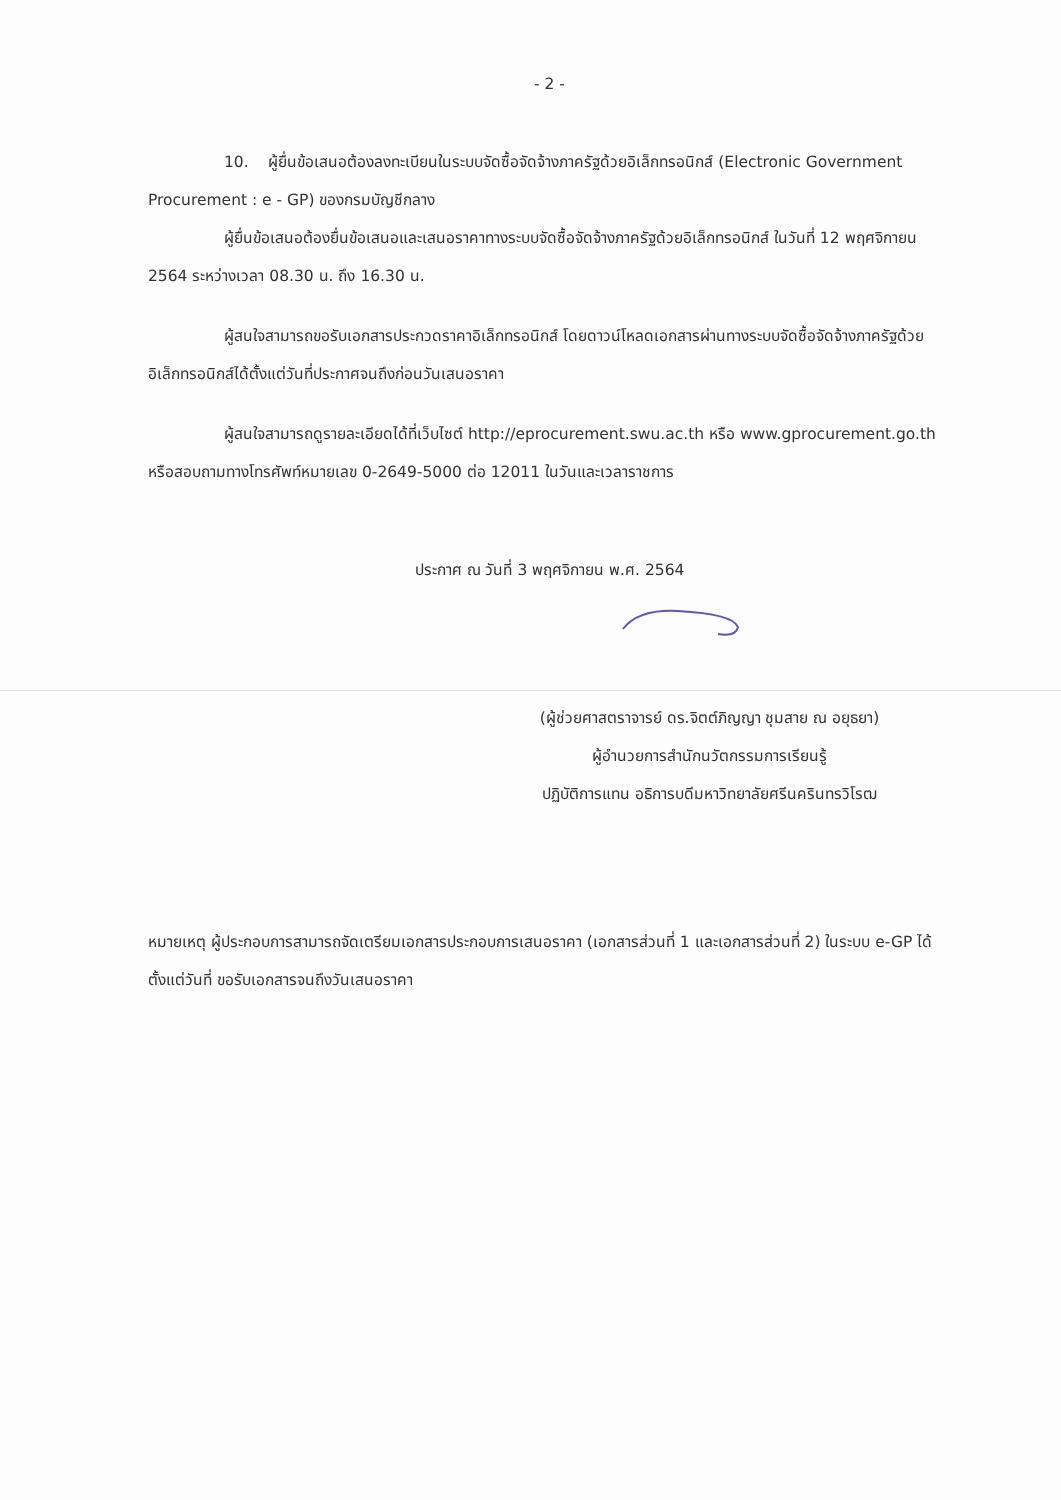- 2 -
10. ผู้ยื่นข้อเสนอต้องลงทะเบียนในระบบจัดซื้อจัดจ้างภาครัฐด้วยอิเล็กทรอนิกส์ (Electronic Government Procurement : e - GP) ของกรมบัญชีกลาง
ผู้ยื่นข้อเสนอต้องยื่นข้อเสนอและเสนอราคาทางระบบจัดซื้อจัดจ้างภาครัฐด้วยอิเล็กทรอนิกส์ ในวันที่ 12 พฤศจิกายน 2564 ระหว่างเวลา 08.30 น. ถึง 16.30 น.
ผู้สนใจสามารถขอรับเอกสารประกวดราคาอิเล็กทรอนิกส์ โดยดาวน์โหลดเอกสารผ่านทางระบบจัดซื้อจัดจ้างภาครัฐด้วยอิเล็กทรอนิกส์ได้ตั้งแต่วันที่ประกาศจนถึงก่อนวันเสนอราคา
ผู้สนใจสามารถดูรายละเอียดได้ที่เว็บไซต์ http://eprocurement.swu.ac.th หรือ www.gprocurement.go.th หรือสอบถามทางโทรศัพท์หมายเลข 0-2649-5000 ต่อ 12011 ในวันและเวลาราชการ
ประกาศ ณ วันที่ 3 พฤศจิกายน พ.ศ. 2564
(ผู้ช่วยศาสตราจารย์ ดร.จิตต์ภิญญา ชุมสาย ณ อยุธยา)
ผู้อำนวยการสำนักนวัตกรรมการเรียนรู้
ปฏิบัติการแทน อธิการบดีมหาวิทยาลัยศรีนครินทรวิโรฒ
หมายเหตุ ผู้ประกอบการสามารถจัดเตรียมเอกสารประกอบการเสนอราคา (เอกสารส่วนที่ 1 และเอกสารส่วนที่ 2) ในระบบ e-GP ได้ตั้งแต่วันที่ ขอรับเอกสารจนถึงวันเสนอราคา